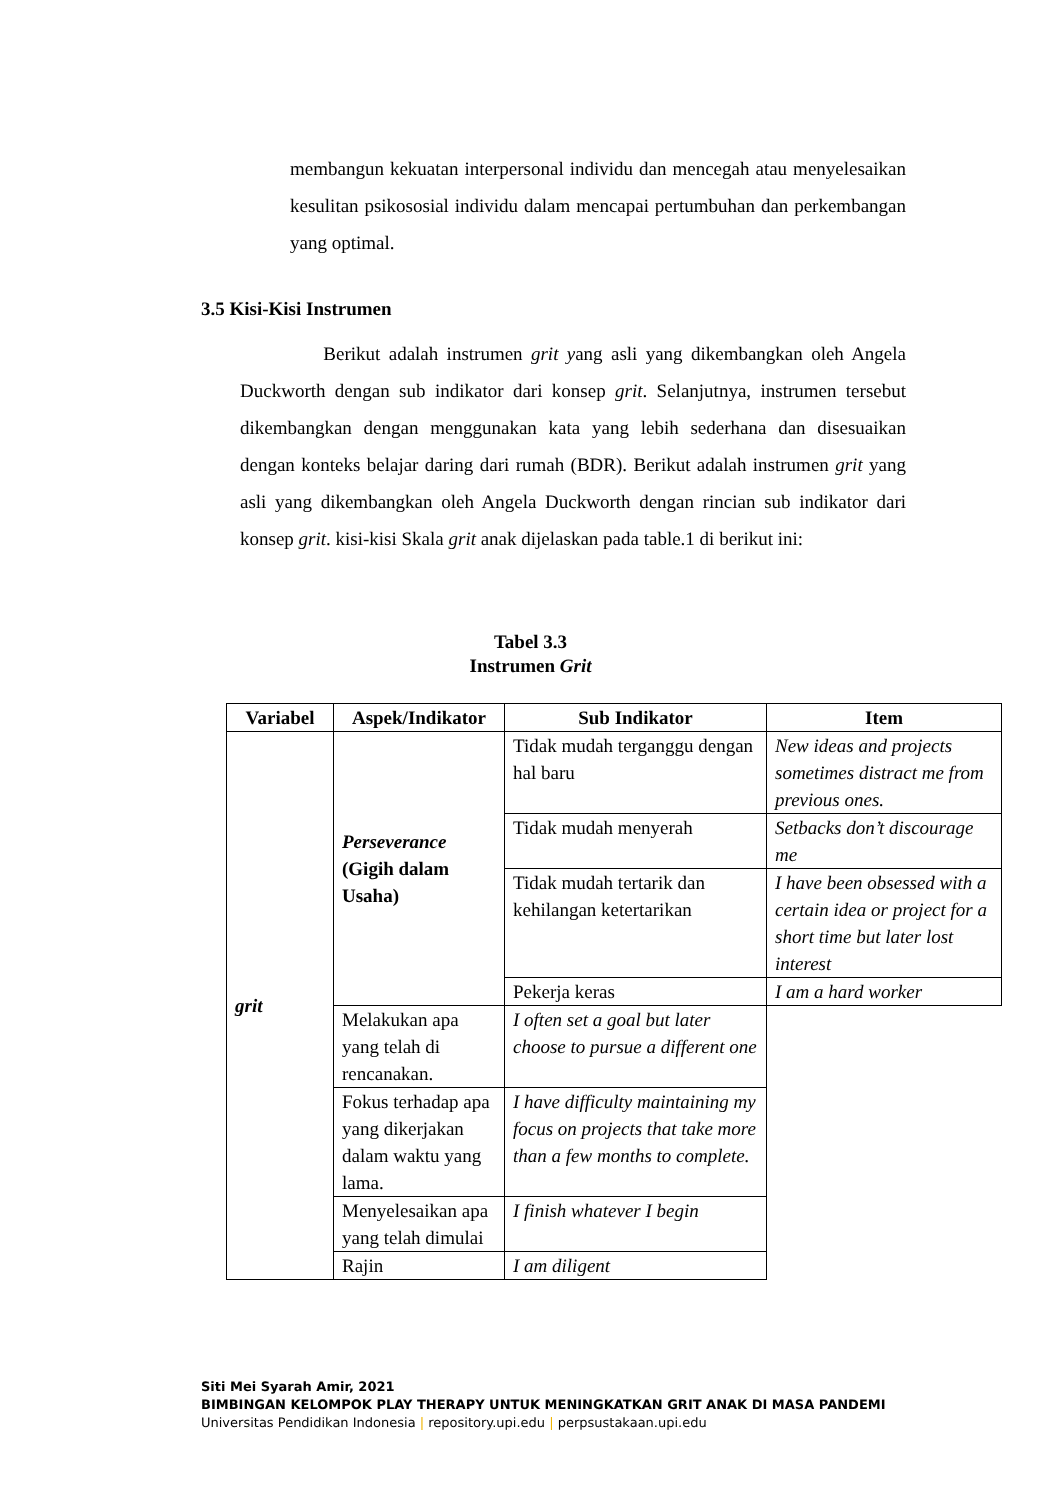membangun kekuatan interpersonal individu dan mencegah atau menyelesaikan kesulitan psikososial individu dalam mencapai pertumbuhan dan perkembangan yang optimal.
3.5 Kisi-Kisi Instrumen
Berikut adalah instrumen grit yang asli yang dikembangkan oleh Angela Duckworth dengan sub indikator dari konsep grit. Selanjutnya, instrumen tersebut dikembangkan dengan menggunakan kata yang lebih sederhana dan disesuaikan dengan konteks belajar daring dari rumah (BDR). Berikut adalah instrumen grit yang asli yang dikembangkan oleh Angela Duckworth dengan rincian sub indikator dari konsep grit. kisi-kisi Skala grit anak dijelaskan pada table.1 di berikut ini:
Tabel 3.3
Instrumen Grit
| Variabel | Aspek/Indikator | Sub Indikator | Item |
| --- | --- | --- | --- |
| grit | Perseverance (Gigih dalam Usaha) | Tidak mudah terganggu dengan hal baru | New ideas and projects sometimes distract me from previous ones. |
| | | Tidak mudah menyerah | Setbacks don’t discourage me |
| | | Tidak mudah tertarik dan kehilangan ketertarikan | I have been obsessed with a certain idea or project for a short time but later lost interest |
| | | Pekerja keras | I am a hard worker |
| | Melakukan apa yang telah di rencanakan. | I often set a goal but later choose to pursue a different one | |
| | Fokus terhadap apa yang dikerjakan dalam waktu yang lama. | I have difficulty maintaining my focus on projects that take more than a few months to complete. | |
| | Menyelesaikan apa yang telah dimulai | I finish whatever I begin | |
| | Rajin | I am diligent | |
Siti Mei Syarah Amir, 2021
BIMBINGAN KELOMPOK PLAY THERAPY UNTUK MENINGKATKAN GRIT ANAK DI MASA PANDEMI
Universitas Pendidikan Indonesia | repository.upi.edu | perpsustakaan.upi.edu